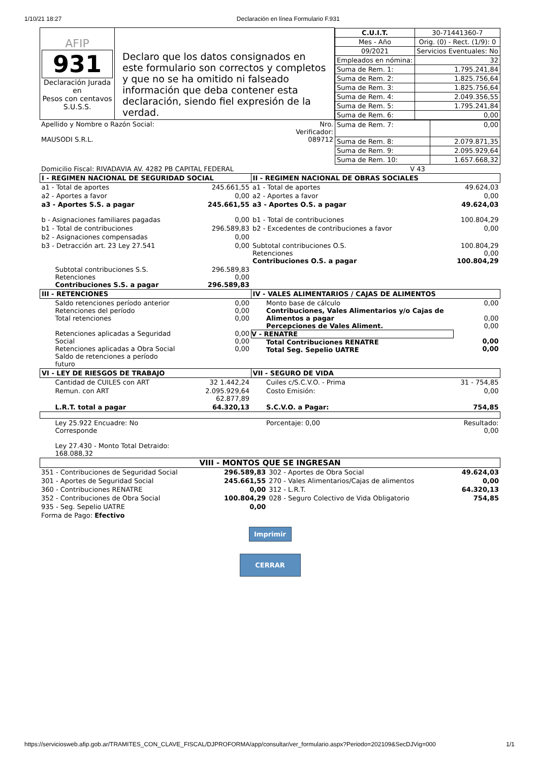1/10/21 18:27 Declaración en línea Formulario F.931
| AFIP 931 Declaración Jurada en Pesos con centavos S.U.S.S. | Declaro que los datos consignados en este formulario son correctos y completos y que no se ha omitido ni falseado información que deba contener esta declaración, siendo fiel expresión de la verdad. | / C.U.I.T. / 30-71441360-7 / / Mes - Año / Orig. (0) - Rect. (1/9): 0 / / 09/2021 / Servicios Eventuales: No / / Empleados en nómina: / 32 / / Suma de Rem. 1: / 1.795.241,84 / / Suma de Rem. 2: / 1.825.756,64 / / Suma de Rem. 3: / 1.825.756,64 / / Suma de Rem. 4: / 2.049.356,55 / / Suma de Rem. 5: / 1.795.241,84 / / Suma de Rem. 6: / 0,00 / |
| Apellido y Nombre o Razón Social: MAUSODI S.R.L. | Nro. Verificador: 089712 | / Suma de Rem. 7: / 0,00 / / Suma de Rem. 8: / 2.079.871,35 / / Suma de Rem. 9: / 2.095.929,64 / / Suma de Rem. 10: / 1.657.668,32 / |
| Domicilio Fiscal: RIVADAVIA AV. 4282 PB CAPITAL FEDERAL | | V 43 |
| I - REGIMEN NACIONAL DE SEGURIDAD SOCIAL | | II - REGIMEN NACIONAL DE OBRAS SOCIALES | |
| --- | --- | --- | --- |
| a1 - Total de aportes | 245.661,55 | a1 - Total de aportes | 49.624,03 |
| a2 - Aportes a favor | 0,00 | a2 - Aportes a favor | 0,00 |
| a3 - Aportes S.S. a pagar | 245.661,55 | a3 - Aportes O.S. a pagar | 49.624,03 |
| b - Asignaciones familiares pagadas | 0,00 | b1 - Total de contribuciones | 100.804,29 |
| b1 - Total de contribuciones | 296.589,83 | b2 - Excedentes de contribuciones a favor | 0,00 |
| b2 - Asignaciones compensadas | 0,00 | | |
| b3 - Detracción art. 23 Ley 27.541 | 0,00 | Subtotal contribuciones O.S. Retenciones Contribuciones O.S. a pagar | 100.804,29 0,00 100.804,29 |
| Subtotal contribuciones S.S. Retenciones Contribuciones S.S. a pagar | 296.589,83 0,00 296.589,83 | | |
| III - RETENCIONES | | IV - VALES ALIMENTARIOS / CAJAS DE ALIMENTOS | |
| Saldo retenciones período anterior Retenciones del período Total retenciones Retenciones aplicadas a Seguridad Social Retenciones aplicadas a Obra Social Saldo de retenciones a período futuro | 0,00 0,00 0,00 0,00 0,00 0,00 | Monto base de cálculo Contribuciones, Vales Alimentarios y/o Cajas de Alimentos a pagar Percepciones de Vales Aliment. V - RENATRE Total Contribuciones RENATRE Total Seg. Sepelio UATRE | 0,00 0,00 0,00 0,00 0,00 |
| VI - LEY DE RIESGOS DE TRABAJO | | VII - SEGURO DE VIDA | |
| Cantidad de CUILES con ART | 32 1.442,24 | Cuiles c/S.C.V.O. - Prima | 31 - 754,85 |
| Remun. con ART | 2.095.929,64 62.877,89 | Costo Emisión: | 0,00 |
| L.R.T. total a pagar | 64.320,13 | S.C.V.O. a Pagar: | 754,85 |
| Ley 25.922 Encuadre: No Corresponde Ley 27.430 - Monto Total Detraido: 168.088,32 | | Porcentaje: 0,00 | Resultado: 0,00 |
VIII - MONTOS QUE SE INGRESAN
| 351 - Contribuciones de Seguridad Social | 296.589,83 | 302 - Aportes de Obra Social | 49.624,03 |
| 301 - Aportes de Seguridad Social | 245.661,55 | 270 - Vales Alimentarios/Cajas de alimentos | 0,00 |
| 360 - Contribuciones RENATRE | 0,00 | 312 - L.R.T. | 64.320,13 |
| 352 - Contribuciones de Obra Social | 100.804,29 | 028 - Seguro Colectivo de Vida Obligatorio | 754,85 |
| 935 - Seg. Sepelio UATRE | 0,00 | | |
| Forma de Pago: Efectivo | | | |
Imprimir
CERRAR
https://serviciosweb.afip.gob.ar/TRAMITES_CON_CLAVE_FISCAL/DJPROFORMA/app/consultar/ver_formulario.aspx?Periodo=202109&SecDJVig=000 1/1